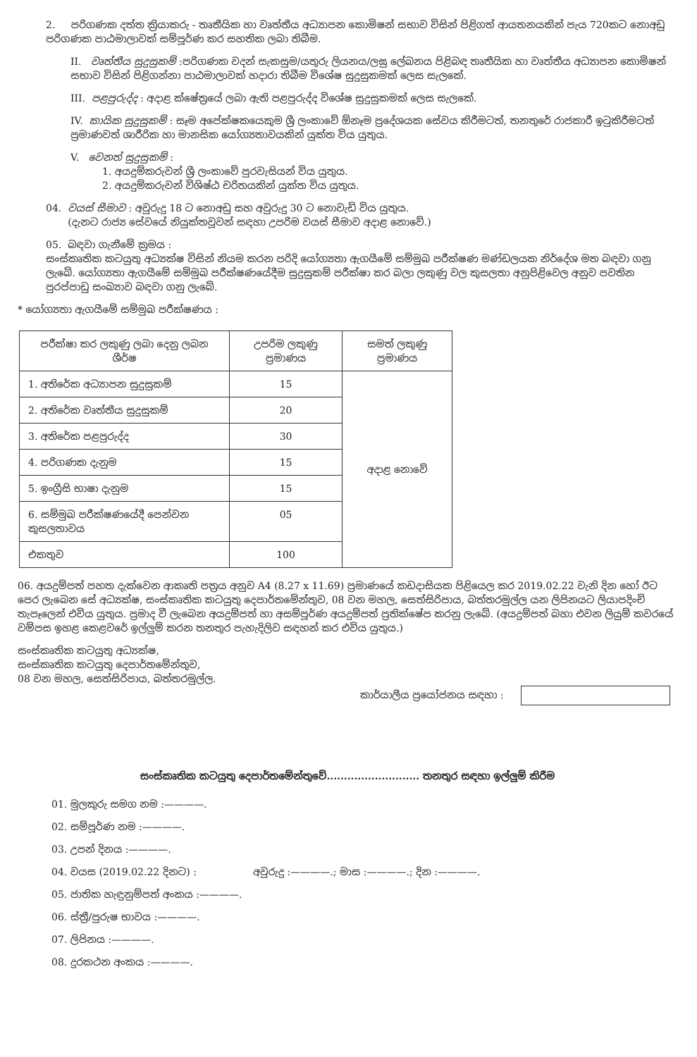2. පරිගණක දත්ත ක්‍රියාකරු - තෘතීයික හා වෘත්තීය අධ්‍යාපන කොමිෂන් සභාව විසින් පිළිගත් ආයතනයකින් පැය 720කට නොඅඩු පරිගණක පාඨමාලාවක් සම්පූර්ණ කර සහතික ලබා තිබීම.
II. වෘත්තීය සුදුසුකම් :පරිගණක වදන් සැකසුම/යතුරු ලියනය/ලඝු ලේඛනය පිළිබඳ තෘතීයික හා වෘත්තීය අධ්‍යාපන කොමිෂන් සභාව විසින් පිළිගන්නා පාඨමාලාවක් හදාරා තිබීම විශේෂ සුදුසුකමක් ලෙස සැලකේ.
III. පළපුරුද්ද : අදාළ ක්ෂේත්‍රයේ ලබා ඇති පළපුරුද්ද විශේෂ සුදුසුකමක් ලෙස සැලකේ.
IV. කායික සුදුසුකම් : සෑම අපේක්ෂකයෙකුම ශ්‍රී ලංකාවේ ඕනෑම ප්‍රදේශයක සේවය කිරීමටත්, තනතුරේ රාජකාරී ඉටුකිරීමටත් ප්‍රමාණවත් ශාරීරික හා මානසික යෝග්‍යතාවයකින් යුක්ත විය යුතුය.
V. වෙනත් සුදුසුකම් :
1. අයදුම්කරුවන් ශ්‍රී ලංකාවේ පුරවැසියන් විය යුතුය.
2. අයදුම්කරුවන් විශිෂ්ඨ චරිතයකින් යුක්ත විය යුතුය.
04. වයස් සීමාව : අවුරුදු 18 ට නොඅඩු සහ අවුරුදු 30 ට නොවැඩි විය යුතුය.
(දැනට රාජ්‍ය සේවයේ නියුක්තවූවන් සඳහා උපරිම වයස් සීමාව අදාළ නොවේ.)
05. බඳවා ගැනීමේ ක්‍රමය :
සංස්කෘතික කටයුතු අධ්‍යක්ෂ විසින් නියම කරන පරිදි යෝග්‍යතා ඇගයීමේ සම්මුඛ පරීක්ෂණ මණ්ඩලයක නිර්දේශ මත බඳවා ගනු ලැබේ. යෝග්‍යතා ඇගයීමේ සම්මුඛ පරීක්ෂණයේදීම සුදුසුකම් පරීක්ෂා කර බලා ලකුණු වල කුසලතා අනුපිළිවෙල අනුව පවතින පුරප්පාඩු සංඛ්‍යාව බඳවා ගනු ලැබේ.
* යෝග්‍යතා ඇගයීමේ සම්මුඛ පරීක්ෂණය :
| පරීක්ෂා කර ලකුණු ලබා දෙනු ලබන ශීර්ෂ | උපරිම ලකුණු ප්‍රමාණය | සමත් ලකුණු ප්‍රමාණය |
| --- | --- | --- |
| 1. අතිරේක අධ්‍යාපන සුදුසුකම් | 15 | අදාළ නොවේ |
| 2. අතිරේක වෘත්තීය සුදුසුකම් | 20 | |
| 3. අතිරේක පළපුරුද්ද | 30 | |
| 4. පරිගණක දැනුම | 15 | |
| 5. ඉංග්‍රීසි භාෂා දැනුම | 15 | |
| 6. සම්මුඛ පරීක්ෂණයේදී පෙන්වන කුසලතාවය | 05 | |
| එකතුව | 100 | |
06. අයදුම්පත් පහත දැක්වෙන ආකෘති පත්‍රය අනුව A4 (8.27 x 11.69) ප්‍රමාණයේ කඩදාසියක පිළියෙල කර 2019.02.22 වැනි දින හෝ ඊට පෙර ලැබෙන සේ අධ්‍යක්ෂ, සංස්කෘතික කටයුතු දෙපාර්තමේන්තුව, 08 වන මහල, සෙත්සිරිපාය, බත්තරමුල්ල යන ලිපිනයට ලියාපදිංචි තැපෑලෙන් එවිය යුතුය. ප්‍රමාද වී ලැබෙන අයදුම්පත් හා අසම්පූර්ණ අයදුම්පත් ප්‍රතික්ෂේප කරනු ලැබේ. (අයදුම්පත් බහා එවන ලියුම් කවරයේ වම්පස ඉහළ කෙළවරේ ඉල්ලුම් කරන තනතුර පැහැදිලිව සඳහන් කර එවිය යුතුය.)
සංස්කෘතික කටයුතු අධ්‍යක්ෂ,
සංස්කෘතික කටයුතු දෙපාර්තමේන්තුව,
08 වන මහල, සෙත්සිරිපාය, බත්තරමුල්ල.
කාර්යාලීය ප්‍රයෝජනය සඳහා :
සංස්කෘතික කටයුතු දෙපාර්තමේන්තුවේ........................... තනතුර සඳහා ඉල්ලුම් කිරීම
01. මුලකුරු සමග නම :————.
02. සම්පූර්ණ නම :————.
03. උපන් දිනය :————.
04. වයස (2019.02.22 දිනට) : අවුරුදු :————.; මාස :————.; දින :————.
05. ජාතික හැඳුනුම්පත් අංකය :————.
06. ස්ත්‍රී/පුරුෂ භාවය :————.
07. ලිපිනය :————.
08. දුරකථන අංකය :————.